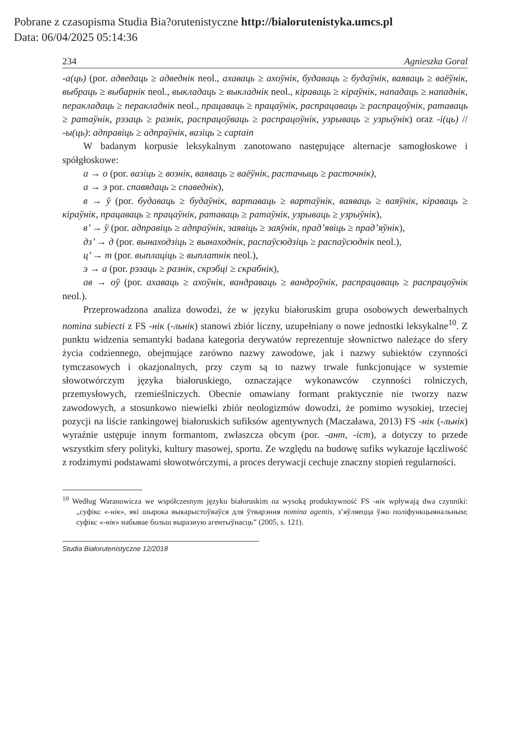Pobrane z czasopisma Studia Bia?orutenistyczne http://bialorutenistyka.umcs.pl
Data: 06/04/2025 05:14:36
234 Agnieszka Goral
-а(ць) (por. адведаць ≥ адведнік neol., ахаваць ≥ ахоўнік, будаваць ≥ будаўнік, ваяваць ≥ ваёўнік, выбраць ≥ выбарнік neol., выкладаць ≥ выкладнік neol., кіраваць ≥ кіраўнік, нападаць ≥ нападнік, перакладаць ≥ перакладнік neol., працаваць ≥ працаўнік, распрацаваць ≥ распрацоўнік, ратаваць ≥ ратаўнік, рэзаць ≥ разнік, распрацоўваць ≥ распрацоўнік, узрываць ≥ узрыўнік) oraz -і(ць) // -ы(ць): адправіць ≥ адпраўнік, вазіць ≥ captain
W badanym korpusie leksykalnym zanotowano następujące alternacje samogłoskowe i spółgłoskowe:
а → о (por. вазіць ≥ вознік, ваяваць ≥ ваёўнік, растачыць ≥ расточнік),
а → э por. спавядаць ≥ спаведнік),
в → ў (por. будаваць ≥ будаўнік, вартаваць ≥ вартаўнік, ваяваць ≥ ваяўнік, кіраваць ≥ кіраўнік, працаваць ≥ працаўнік, ратаваць ≥ ратаўнік, узрываць ≥ узрыўнік),
в’ → ў (por. адправіць ≥ адпраўнік, заявіць ≥ заяўнік, прад’явіць ≥ прад’яўнік),
дз’ → д (por. вынаходзіць ≥ вынаходнік, распаўсюдзіць ≥ распаўсюднік neol.),
ц’ → т (por. выплаціць ≥ выплатнік neol.),
э → а (por. рэзаць ≥ разнік, скрэбці ≥ скрабнік),
ав → оў (por. ахаваць ≥ ахоўнік, вандраваць ≥ вандроўнік, распрацаваць ≥ распрацоўнік neol.).
Przeprowadzona analiza dowodzi, że w języku białoruskim grupa osobowych dewerbalnych nomina subiecti z FS -нік (-льнік) stanowi zbiór liczny, uzupełniany o nowe jednostki leksykalne<sup>10</sup>. Z punktu widzenia semantyki badana kategoria derywatów reprezentuje słownictwo należące do sfery życia codziennego, obejmujące zarówno nazwy zawodowe, jak i nazwy subiektów czynności tymczasowych i okazjonalnych, przy czym są to nazwy trwale funkcjonujące w systemie słowotwórczym języka białoruskiego, oznaczające wykonawców czynności rolniczych, przemysłowych, rzemieślniczych. Obecnie omawiany formant praktycznie nie tworzy nazw zawodowych, a stosunkowo niewielki zbiór neologizmów dowodzi, że pomimo wysokiej, trzeciej pozycji na liście rankingowej białoruskich sufiksów agentywnych (Maczaława, 2013) FS -нік (-льнік) wyraźnie ustępuje innym formantom, zwłaszcza obcym (por. -ант, -іст), a dotyczy to przede wszystkim sfery polityki, kultury masowej, sportu. Ze względu na budowę sufiks wykazuje łączliwość z rodzimymi podstawami słowotwórczymi, a proces derywacji cechuje znaczny stopień regularności.
<sup>10</sup> Według Waranowicza we współczesnym języku białoruskim na wysoką produktywność FS -нік wpływają dwa czynniki: „суфікс «-нік», які шырока выкарыстоўваўся для ўтварэння nomina agentis, з’яўляецца ўжо поліфункцыянальным; суфікс «-нік» набывае больш выразную агентыўнасць” (2005, s. 121).
Studia Białorutenistyczne 12/2018